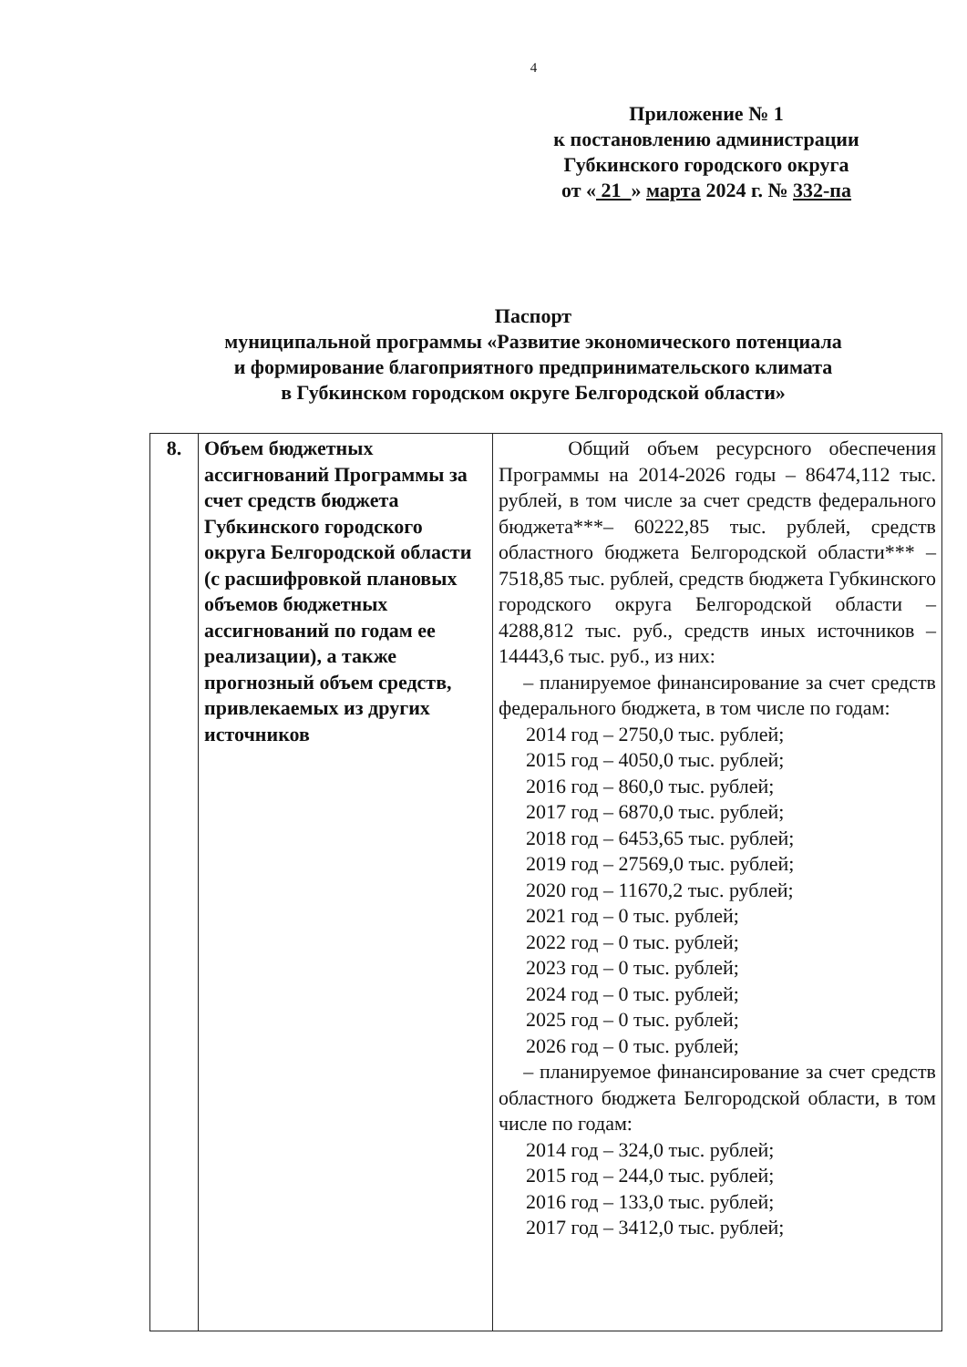4
Приложение № 1
к постановлению администрации
Губкинского городского округа
от « 21 » марта 2024 г. № 332-па
Паспорт
муниципальной программы «Развитие экономического потенциала
и формирование благоприятного предпринимательского климата
в Губкинском городском округе Белгородской области»
| 8. | Объем бюджетных ассигнований Программы за счет средств бюджета Губкинского городского округа Белгородской области (с расшифровкой плановых объемов бюджетных ассигнований по годам ее реализации), а также прогнозный объем средств, привлекаемых из других источников | Общий объем ресурсного обеспечения Программы на 2014-2026 годы – 86474,112 тыс. рублей, в том числе за счет средств федерального бюджета***– 60222,85 тыс. рублей, средств областного бюджета Белгородской области*** – 7518,85 тыс. рублей, средств бюджета Губкинского городского округа Белгородской области – 4288,812 тыс. руб., средств иных источников – 14443,6 тыс. руб., из них: – планируемое финансирование за счет средств федерального бюджета, в том числе по годам: 2014 год – 2750,0 тыс. рублей; 2015 год – 4050,0 тыс. рублей; 2016 год – 860,0 тыс. рублей; 2017 год – 6870,0 тыс. рублей; 2018 год – 6453,65 тыс. рублей; 2019 год – 27569,0 тыс. рублей; 2020 год – 11670,2 тыс. рублей; 2021 год – 0 тыс. рублей; 2022 год – 0 тыс. рублей; 2023 год – 0 тыс. рублей; 2024 год – 0 тыс. рублей; 2025 год – 0 тыс. рублей; 2026 год – 0 тыс. рублей; – планируемое финансирование за счет средств областного бюджета Белгородской области, в том числе по годам: 2014 год – 324,0 тыс. рублей; 2015 год – 244,0 тыс. рублей; 2016 год – 133,0 тыс. рублей; 2017 год – 3412,0 тыс. рублей; |